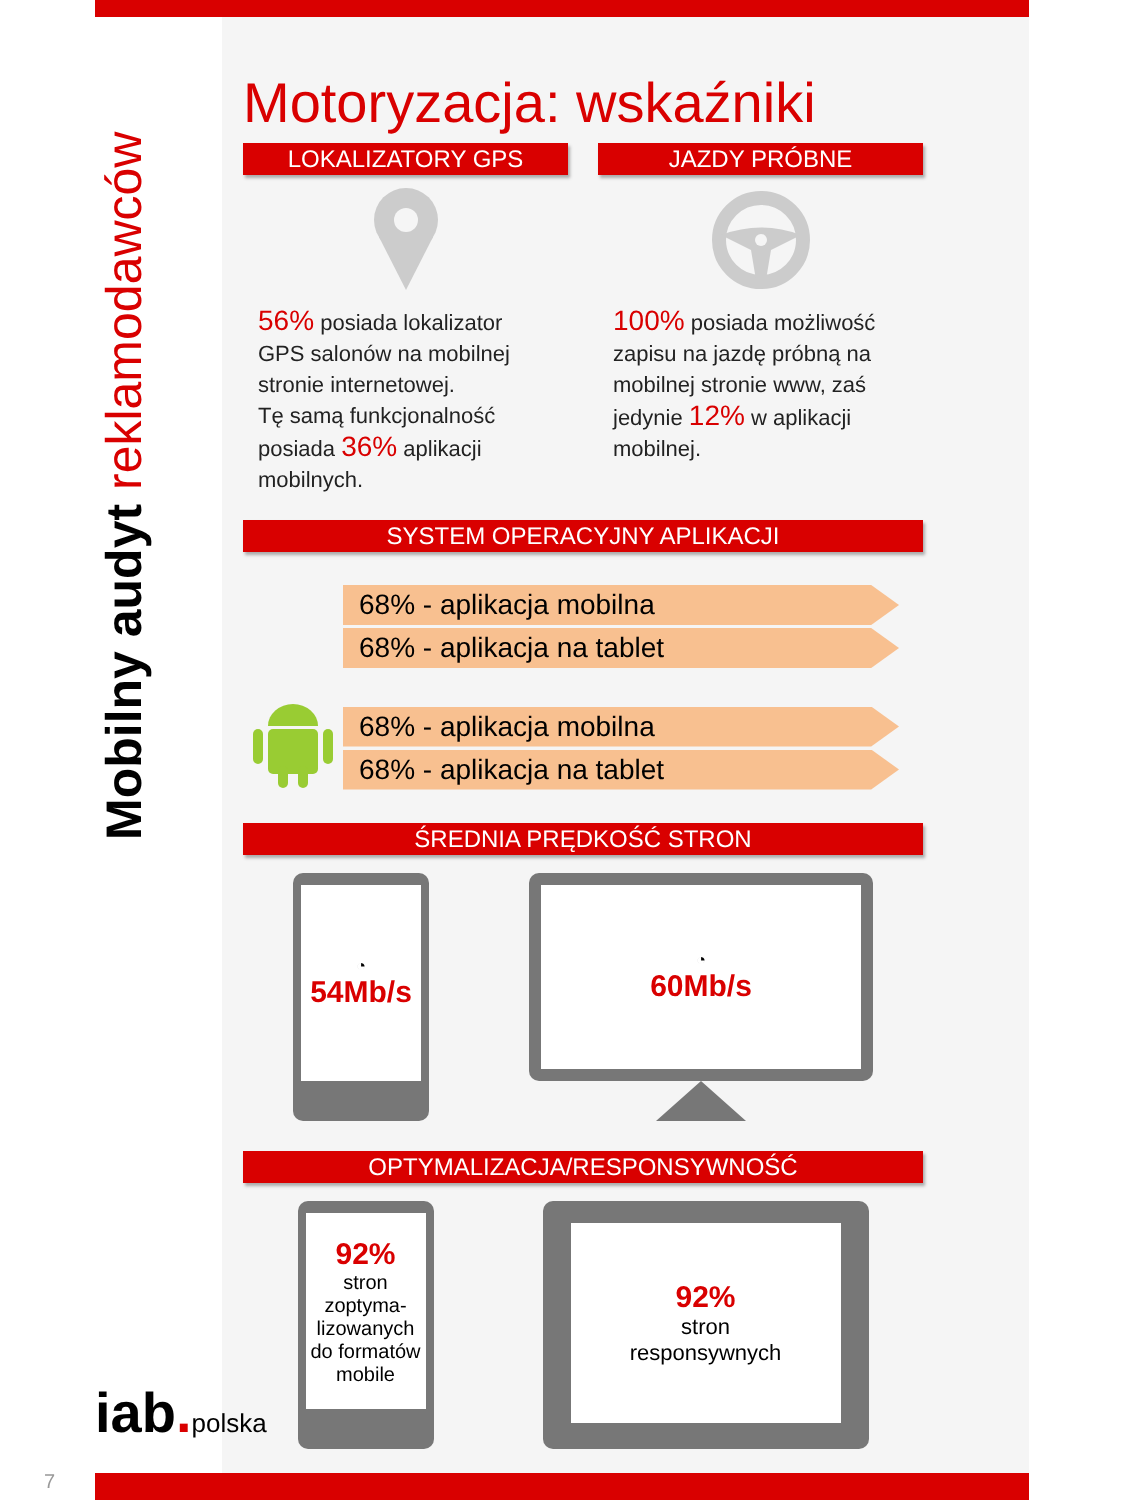Mobilny audyt reklamodawców
Motoryzacja: wskaźniki
LOKALIZATORY GPS
56% posiada lokalizator GPS salonów na mobilnej stronie internetowej.
Tę samą funkcjonalność posiada 36% aplikacji mobilnych.
JAZDY PRÓBNE
100% posiada możliwość zapisu na jazdę próbną na mobilnej stronie www, zaś jedynie 12% w aplikacji mobilnej.
SYSTEM OPERACYJNY APLIKACJI
68% - aplikacja mobilna
68% - aplikacja na tablet
68% - aplikacja mobilna
68% - aplikacja na tablet
ŚREDNIA PRĘDKOŚĆ STRON
◔
54Mb/s
◔
60Mb/s
OPTYMALIZACJA/RESPONSYWNOŚĆ
92%
stron zoptyma-lizowanych do formatów mobile
92%
stron
responsywnych
iab. polska
7